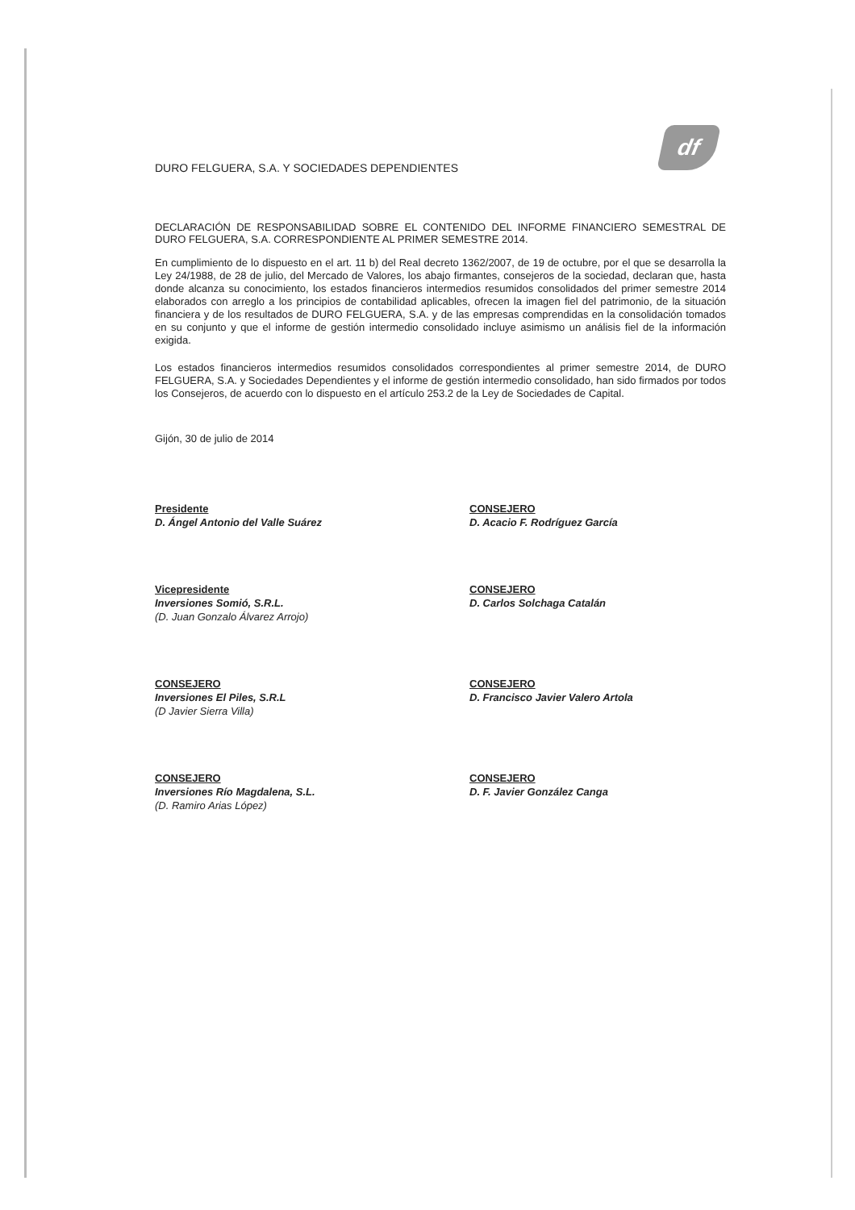df
DURO FELGUERA, S.A. Y SOCIEDADES DEPENDIENTES
DECLARACIÓN DE RESPONSABILIDAD SOBRE EL CONTENIDO DEL INFORME FINANCIERO SEMESTRAL DE DURO FELGUERA, S.A. CORRESPONDIENTE AL PRIMER SEMESTRE 2014.
En cumplimiento de lo dispuesto en el art. 11 b) del Real decreto 1362/2007, de 19 de octubre, por el que se desarrolla la Ley 24/1988, de 28 de julio, del Mercado de Valores, los abajo firmantes, consejeros de la sociedad, declaran que, hasta donde alcanza su conocimiento, los estados financieros intermedios resumidos consolidados del primer semestre 2014 elaborados con arreglo a los principios de contabilidad aplicables, ofrecen la imagen fiel del patrimonio, de la situación financiera y de los resultados de DURO FELGUERA, S.A. y de las empresas comprendidas en la consolidación tomados en su conjunto y que el informe de gestión intermedio consolidado incluye asimismo un análisis fiel de la información exigida.
Los estados financieros intermedios resumidos consolidados correspondientes al primer semestre 2014, de DURO FELGUERA, S.A. y Sociedades Dependientes y el informe de gestión intermedio consolidado, han sido firmados por todos los Consejeros, de acuerdo con lo dispuesto en el artículo 253.2 de la Ley de Sociedades de Capital.
Gijón, 30 de julio de 2014
Presidente
D. Ángel Antonio del Valle Suárez
CONSEJERO
D. Acacio F. Rodríguez García
Vicepresidente
Inversiones Somió, S.R.L.
(D. Juan Gonzalo Álvarez Arrojo)
CONSEJERO
D. Carlos Solchaga Catalán
CONSEJERO
Inversiones El Piles, S.R.L
(D Javier Sierra Villa)
CONSEJERO
D. Francisco Javier Valero Artola
CONSEJERO
Inversiones Río Magdalena, S.L.
(D. Ramiro Arias López)
CONSEJERO
D. F. Javier González Canga